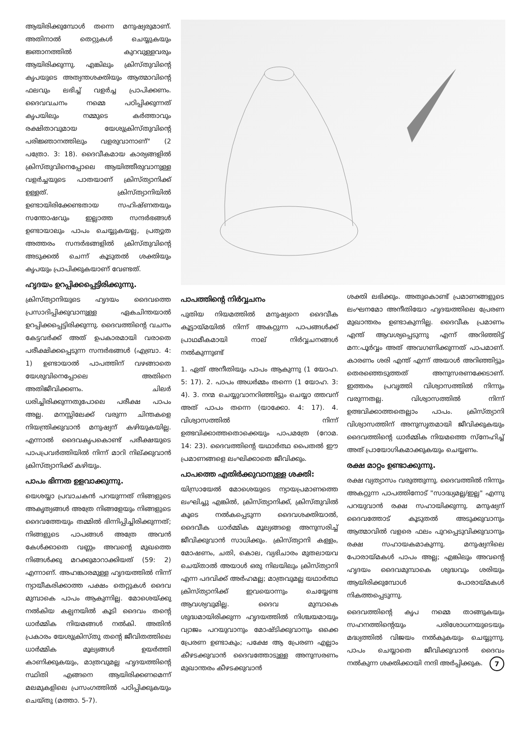ആയിരിക്കുമ്പോൾ തന്നെ മനുഷ്യരുമാണ്. അതിനാൽ തെറ്റുകൾ ചെയ്യുകയും ജ്ഞാനത്തിൽ കുറവുള്ളവരും ആയിരിക്കുന്നു. എങ്കിലും ക്രിസ്തുവിന്റെ കൃപയുടെ അത്യന്തശക്തിയും ആത്മാവിന്റെ ഫലവും ലഭിച്ച് വളർച്ച പ്രാപിക്കണം. ദൈവവചനം നമ്മെ പഠിപ്പിക്കുന്നത് കൃപയിലും നമ്മുടെ കർത്താവും രക്ഷിതാവുമായ യേശുക്രിസ്തുവിന്റെ പരിജ്ഞാനത്തിലും വളരുവാനാണ്" (2 പത്രോ. 3: 18). ദൈവീകമായ കാര്യങ്ങളിൽ ക്രിസ്തുവിനെപ്പോലെ ആയിത്തീരുവാനുള്ള വളർച്ചയുടെ പാതയാണ് ക്രിസ്ത്യാനിക്ക് ഉള്ളത്. ക്രിസ്ത്യാനിയിൽ ഉണ്ടായിരിക്കേണ്ടതായ സഹിഷ്ണതയും സന്തോഷവും ഇല്ലാത്ത സന്ദർഭങ്ങൾ ഉണ്ടായാലും പാപം ചെയ്യുകയല്ല, പ്രത്യുത അത്തരം സന്ദർഭങ്ങളിൽ ക്രിസ്തുവിന്റെ അടുക്കൽ ചെന്ന് കൂടുതൽ ശക്തിയും കൃപയും പ്രാപിക്കുകയാണ് വേണ്ടത്.
ഹൃദയം ഉറപ്പിക്കപ്പെട്ടിരിക്കുന്നു.
ക്രിസ്ത്യാനിയുടെ ഹൃദയം ദൈവത്തെ പ്രസാദിപ്പിക്കുവാനുള്ള ഏകചിന്തയാൽ ഉറപ്പിക്കപ്പെട്ടിരിക്കുന്നു. ദൈവത്തിന്റെ വചനം കേട്ടവർക്ക് അത് ഉപകാരമായി വരാതെ പരീക്ഷിക്കപ്പെടുന്ന സന്ദർഭങ്ങൾ (എബ്രാ. 4: 1) ഉണ്ടായാൽ പാപത്തിന് വഴങ്ങാതെ യേശുവിനെപ്പോലെ അതിനെ അതിജീവിക്കണം. ചിലർ ധരിച്ചിരിക്കുന്നതുപോലെ പരീക്ഷ പാപം അല്ല. മനസ്സിലേക്ക് വരുന്ന ചിന്തകളെ നിയന്ത്രിക്കുവാൻ മനുഷ്യന് കഴിയുകയില്ല. എന്നാൽ ദൈവകൃപകൊണ്ട് പരീക്ഷയുടെ പാപപ്രവർത്തിയിൽ നിന്ന് മാറി നില്ക്കുവാൻ ക്രിസ്ത്യാനിക്ക് കഴിയും.
പാപം ഭിന്നത ഉളവാക്കുന്നു.
യെശയ്യാ പ്രവാചകൻ പറയുന്നത് നിങ്ങളുടെ അകൃത്യങ്ങൾ അത്രേ നിങ്ങളേയും നിങ്ങളുടെ ദൈവത്തേയും തമ്മിൽ ഭിന്നിപ്പിച്ചിരിക്കുന്നത്; നിങ്ങളുടെ പാപങ്ങൾ അത്രേ അവൻ കേൾക്കാതെ വണ്ണം അവന്റെ മുഖത്തെ നിങ്ങൾക്കു മറക്കുമാറാക്കിയത് (59: 2) എന്നാണ്. അഹങ്കാരമുള്ള ഹൃദയത്തിൽ നിന്ന് ന്യായീകരിക്കാത്ത പക്ഷം തെറ്റുകൾ ദൈവ മുമ്പാകെ പാപം ആകുന്നില്ല. മോശെയ്ക്കു നൽകിയ കല്പനയിൽ കൂടി ദൈവം തന്റെ ധാർമ്മിക നിയമങ്ങൾ നൽകി. അതിൻ പ്രകാരം യേശുക്രിസ്തു തന്റെ ജീവിതത്തിലെ ധാർമ്മിക മൂല്യങ്ങൾ ഉയർത്തി കാണിക്കുകയും, മാത്രവുമല്ല ഹൃദയത്തിന്റെ സ്ഥിതി എങ്ങനെ ആയിരിക്കണമെന്ന് മലമുകളിലെ പ്രസംഗത്തിൽ പഠിപ്പിക്കുകയും ചെയ്തു (മത്താ. 5-7).
പാപത്തിന്റെ നിർവ്വചനം
പുതിയ നിയമത്തിൽ മനുഷ്യനെ ദൈവീക കൂട്ടായ്മയിൽ നിന്ന് അകറ്റുന്ന പാപങ്ങൾക്ക് പ്രാഥമീകമായി നാല് നിർവ്വചനങ്ങൾ നൽകുന്നുണ്ട്
1. ഏത് അനീതിയും പാപം ആകുന്നു (1 യോഹ. 5: 17). 2. പാപം അധർമ്മം തന്നെ (1 യോഹ. 3: 4). 3. നന്മ ചെയ്യുവാനറിഞ്ഞിട്ടും ചെയ്യാ ത്തവന് അത് പാപം തന്നെ (യാക്കോ. 4: 17). 4. വിശ്വാസത്തിൽ നിന്ന് ഉത്ഭവിക്കാത്തതൊക്കെയും പാപമത്രേ (റോമ. 14: 23). ദൈവത്തിന്റെ യഥാർത്ഥ പൈതൽ ഈ പ്രമാണങ്ങളെ ലംഘിക്കാതെ ജീവിക്കും.
പാപത്തെ എതിർക്കുവാനുള്ള ശക്തി:
യിസ്രായേൽ മോശെയുടെ ന്യായപ്രമാണത്തെ ലംഘിച്ചു എങ്കിൽ, ക്രിസ്ത്യാനിക്ക്, ക്രിസ്തുവിൽ കൂടെ നൽകപ്പെടുന്ന ദൈവശക്തിയാൽ, ദൈവീക ധാർമ്മിക മൂല്യങ്ങളെ അനുസരിച്ച് ജീവിക്കുവാൻ സാധിക്കും. ക്രിസ്ത്യാനി കള്ളം, മോഷണം, ചതി, കൊല, വ്യഭിചാരം മുതലായവ ചെയ്താൽ അയാൾ ഒരു നിലയിലും ക്രിസ്ത്യാനി എന്ന പദവിക്ക് അർഹമല്ല; മാത്രവുമല്ല യഥാർത്ഥ ക്രിസ്ത്യാനിക്ക് ഇവയൊന്നും ചെയ്യേണ്ട ആവശ്യവുമില്ല. ദൈവ മുമ്പാകെ ശുദ്ധമായിരിക്കുന്ന ഹൃദയത്തിൽ നിശ്ചയമായും വ്യാജം പറയുവാനും മോഷ്ടിക്കുവാനും ഒക്കെ പ്രേരണ ഉണ്ടാകും; പക്ഷേ ആ പ്രേരണ എല്ലാം കീഴടക്കുവാൻ ദൈവത്തോടുള്ള അനുസരണം മുഖാന്തരം കീഴടക്കുവാൻ
ശക്തി ലഭിക്കും. അതുകൊണ്ട് പ്രമാണങ്ങളുടെ ലംഘനമോ അനീതിയോ ഹൃദയത്തിലെ പ്രേരണ മുഖാന്തരം ഉണ്ടാകുന്നില്ല. ദൈവീക പ്രമാണം എന്ത് ആവശ്യപ്പെടുന്നു എന്ന് അറിഞ്ഞിട്ട് മന:പൂർവ്വം അത് അവഗണിക്കുന്നത് പാപമാണ്. കാരണം ശരി എന്ത് എന്ന് അയാൾ അറിഞ്ഞിട്ടും തെരഞ്ഞെടുത്തത് അനുസരണക്കേടാണ്. ഇത്തരം പ്രവൃത്തി വിശ്വാസത്തിൽ നിന്നും വരുന്നതല്ല. വിശ്വാസത്തിൽ നിന്ന് ഉത്ഭവിക്കാത്തതെല്ലാം പാപം. ക്രിസ്ത്യാനി വിശ്വാസത്തിന് അനുസൃതമായി ജീവിക്കുകയും ദൈവത്തിന്റെ ധാർമ്മിക നിയമത്തെ സ്നേഹിച്ച് അത് പ്രായോഗികമാക്കുകയും ചെയ്യണം.
രക്ഷ മാറ്റം ഉണ്ടാക്കുന്നു.
രക്ഷ വ്യത്യാസം വരുത്തുന്നു. ദൈവത്തിൽ നിന്നും അകറ്റുന്ന പാപത്തിനോട് "സാദ്ധ്യമല്ല/ഇല്ല" എന്നു പറയുവാൻ രക്ഷ സഹായിക്കുന്നു. മനുഷ്യന് ദൈവത്തോട് കൂടുതൽ അടുക്കുവാനും ആത്മാവിൽ വളരെ ഫലം പുറപ്പെടുവിക്കുവാനും രക്ഷ സഹായകമാകുന്നു. മനുഷ്യനിലെ പോരായ്മകൾ പാപം അല്ല; എങ്കിലും അവന്റെ ഹൃദയം ദൈവമുമ്പാകെ ശുദ്ധവും ശരിയും ആയിരിക്കുമ്പോൾ പോരായ്മകൾ നികത്തപ്പെടുന്നു.
ദൈവത്തിന്റെ കൃപ നമ്മെ താങ്ങുകയും സഹനത്തിന്റെയും പരിശോധനയുടെയും മദ്ധ്യത്തിൽ വിജയം നൽകുകയും ചെയ്യുന്നു. പാപം ചെയ്യാതെ ജീവിക്കുവാൻ ദൈവം നൽകുന്ന ശക്തിക്കായി നന്ദി അർപ്പിക്കുക. 7